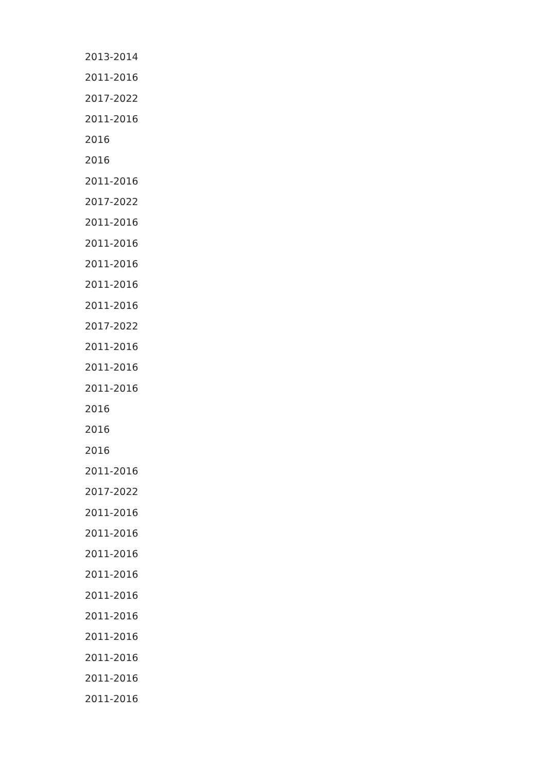2013-2014
2011-2016
2017-2022
2011-2016
2016
2016
2011-2016
2017-2022
2011-2016
2011-2016
2011-2016
2011-2016
2011-2016
2017-2022
2011-2016
2011-2016
2011-2016
2016
2016
2016
2011-2016
2017-2022
2011-2016
2011-2016
2011-2016
2011-2016
2011-2016
2011-2016
2011-2016
2011-2016
2011-2016
2011-2016